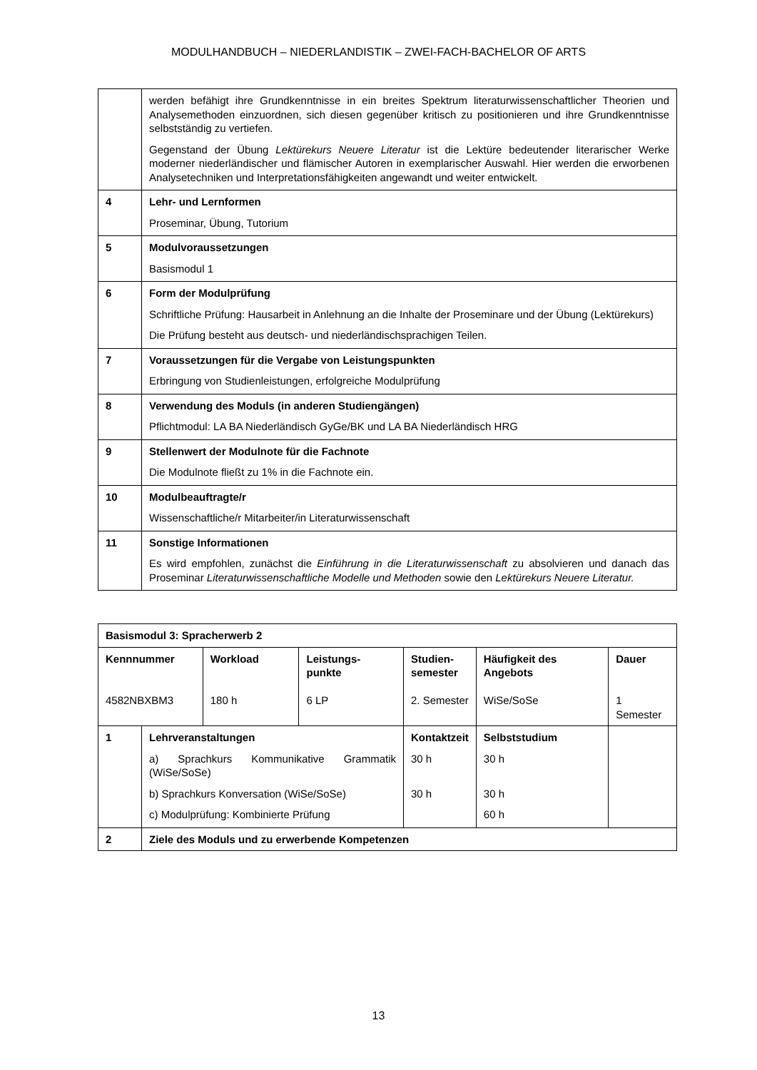MODULHANDBUCH – NIEDERLANDISTIK – ZWEI-FACH-BACHELOR OF ARTS
| | werden befähigt ihre Grundkenntnisse in ein breites Spektrum literaturwissenschaftlicher Theorien und Analysemethoden einzuordnen, sich diesen gegenüber kritisch zu positionieren und ihre Grundkenntnisse selbstständig zu vertiefen. Gegenstand der Übung Lektürekurs Neuere Literatur ist die Lektüre bedeutender literarischer Werke moderner niederländischer und flämischer Autoren in exemplarischer Auswahl. Hier werden die erworbenen Analysetechniken und Interpretationsfähigkeiten angewandt und weiter entwickelt. |
| 4 | Lehr- und Lernformen Proseminar, Übung, Tutorium |
| 5 | Modulvoraussetzungen Basismodul 1 |
| 6 | Form der Modulprüfung Schriftliche Prüfung: Hausarbeit in Anlehnung an die Inhalte der Proseminare und der Übung (Lektürekurs) Die Prüfung besteht aus deutsch- und niederländischsprachigen Teilen. |
| 7 | Voraussetzungen für die Vergabe von Leistungspunkten Erbringung von Studienleistungen, erfolgreiche Modulprüfung |
| 8 | Verwendung des Moduls (in anderen Studiengängen) Pflichtmodul: LA BA Niederländisch GyGe/BK und LA BA Niederländisch HRG |
| 9 | Stellenwert der Modulnote für die Fachnote Die Modulnote fließt zu 1% in die Fachnote ein. |
| 10 | Modulbeauftragte/r Wissenschaftliche/r Mitarbeiter/in Literaturwissenschaft |
| 11 | Sonstige Informationen Es wird empfohlen, zunächst die Einführung in die Literaturwissenschaft zu absolvieren und danach das Proseminar Literaturwissenschaftliche Modelle und Methoden sowie den Lektürekurs Neuere Literatur. |
| Basismodul 3: Spracherwerb 2 | | | | | | |
| Kennnummer 4582NBXBM3 | | Workload 180 h | Leistungs- punkte 6 LP | Studien- semester 2. Semester | Häufigkeit des Angebots WiSe/SoSe | Dauer 1 Semester |
| 1 | Lehrveranstaltungen a) Sprachkurs Kommunikative Grammatik (WiSe/SoSe) b) Sprachkurs Konversation (WiSe/SoSe) c) Modulprüfung: Kombinierte Prüfung | | | Kontaktzeit 30 h 30 h | Selbststudium 30 h 30 h 60 h | |
| 2 | Ziele des Moduls und zu erwerbende Kompetenzen | | | | | |
13